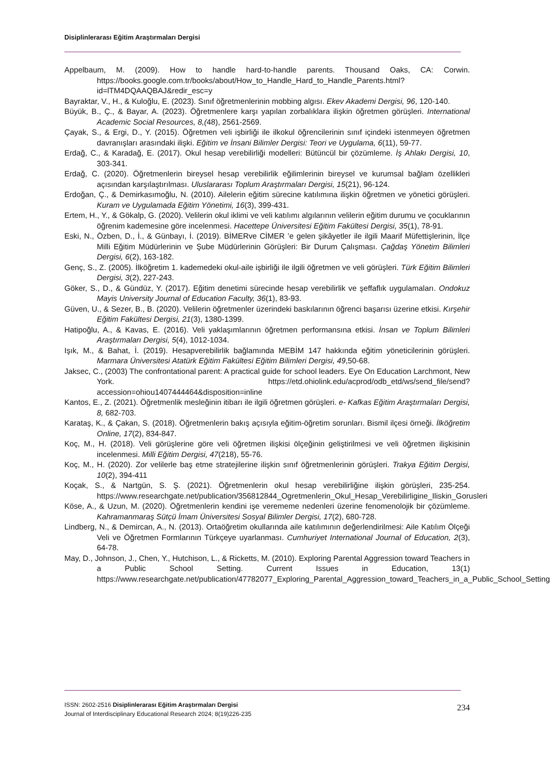Disiplinlerarası Eğitim Araştırmaları Dergisi
Appelbaum, M. (2009). How to handle hard-to-handle parents. Thousand Oaks, CA: Corwin. https://books.google.com.tr/books/about/How_to_Handle_Hard_to_Handle_Parents.html?id=lTM4DQAAQBAJ&redir_esc=y
Bayraktar, V., H., & Kuloğlu, E. (2023). Sınıf öğretmenlerinin mobbing algısı. Ekev Akademi Dergisi, 96, 120-140.
Büyük, B., Ç., & Bayar, A. (2023). Öğretmenlere karşı yapılan zorbalıklara ilişkin öğretmen görüşleri. International Academic Social Resources, 8,(48), 2561-2569.
Çayak, S., & Ergi, D., Y. (2015). Öğretmen veli işbirliği ile ilkokul öğrencilerinin sınıf içindeki istenmeyen öğretmen davranışları arasındaki ilişki. Eğitim ve İnsani Bilimler Dergisi: Teori ve Uygulama, 6(11), 59-77.
Erdağ, C., & Karadağ, E. (2017). Okul hesap verebilirliği modelleri: Bütüncül bir çözümleme. İş Ahlakı Dergisi, 10, 303-341.
Erdağ, C. (2020). Öğretmenlerin bireysel hesap verebilirlik eğilimlerinin bireysel ve kurumsal bağlam özellikleri açısından karşılaştırılması. Uluslararası Toplum Araştırmaları Dergisi, 15(21), 96-124.
Erdoğan, Ç., & Demirkasımoğlu, N. (2010). Ailelerin eğitim sürecine katılımına ilişkin öğretmen ve yönetici görüşleri. Kuram ve Uygulamada Eğitim Yönetimi, 16(3), 399-431.
Ertem, H., Y., & Gökalp, G. (2020). Velilerin okul iklimi ve veli katılımı algılarının velilerin eğitim durumu ve çocuklarının öğrenim kademesine göre incelenmesi. Hacettepe Üniversitesi Eğitim Fakültesi Dergisi, 35(1), 78-91.
Eski, N., Özben, D., İ., & Günbayı, İ. (2019). BİMERve CİMER ’e gelen şikâyetler ile ilgili Maarif Müfettişlerinin, İlçe Milli Eğitim Müdürlerinin ve Şube Müdürlerinin Görüşleri: Bir Durum Çalışması. Çağdaş Yönetim Bilimleri Dergisi, 6(2), 163-182.
Genç, S., Z. (2005). İlköğretim 1. kademedeki okul-aile işbirliği ile ilgili öğretmen ve veli görüşleri. Türk Eğitim Bilimleri Dergisi, 3(2), 227-243.
Göker, S., D., & Gündüz, Y. (2017). Eğitim denetimi sürecinde hesap verebilirlik ve şeffaflık uygulamaları. Ondokuz Mayis University Journal of Education Faculty, 36(1), 83-93.
Güven, U., & Sezer, B., B. (2020). Velilerin öğretmenler üzerindeki baskılarının öğrenci başarısı üzerine etkisi. Kırşehir Eğitim Fakültesi Dergisi, 21(3), 1380-1399.
Hatipoğlu, A., & Kavas, E. (2016). Veli yaklaşımlarının öğretmen performansına etkisi. İnsan ve Toplum Bilimleri Araştırmaları Dergisi, 5(4), 1012-1034.
Işık, M., & Bahat, İ. (2019). Hesapverebilirlik bağlamında MEBİM 147 hakkında eğitim yöneticilerinin görüşleri. Marmara Üniversitesi Atatürk Eğitim Fakültesi Eğitim Bilimleri Dergisi, 49,50-68.
Jaksec, C., (2003) The confrontational parent: A practical guide for school leaders. Eye On Education Larchmont, New York. https://etd.ohiolink.edu/acprod/odb_etd/ws/send_file/send?accession=ohiou1407444464&disposition=inline
Kantos, E., Z. (2021). Öğretmenlik mesleğinin itibarı ile ilgili öğretmen görüşleri. e- Kafkas Eğitim Araştırmaları Dergisi, 8, 682-703.
Karataş, K., & Çakan, S. (2018). Öğretmenlerin bakış açısıyla eğitim-öğretim sorunları. Bismil ilçesi örneği. İlköğretim Online, 17(2), 834-847.
Koç, M., H. (2018). Veli görüşlerine göre veli öğretmen ilişkisi ölçeğinin geliştirilmesi ve veli öğretmen ilişkisinin incelenmesi. Milli Eğitim Dergisi, 47(218), 55-76.
Koç, M., H. (2020). Zor velilerle baş etme stratejilerine ilişkin sınıf öğretmenlerinin görüşleri. Trakya Eğitim Dergisi, 10(2), 394-411
Koçak, S., & Nartgün, S. Ş. (2021). Öğretmenlerin okul hesap verebilirliğine ilişkin görüşleri, 235-254. https://www.researchgate.net/publication/356812844_Ogretmenlerin_Okul_Hesap_Verebilirligine_Iliskin_Gorusleri
Köse, A., & Uzun, M. (2020). Öğretmenlerin kendini işe verememe nedenleri üzerine fenomenolojik bir çözümleme. Kahramanmaraş Sütçü İmam Üniversitesi Sosyal Bilimler Dergisi, 17(2), 680-728.
Lindberg, N., & Demircan, A., N. (2013). Ortaöğretim okullarında aile katılımının değerlendirilmesi: Aile Katılım Ölçeği Veli ve Öğretmen Formlarının Türkçeye uyarlanması. Cumhuriyet International Journal of Education, 2(3), 64-78.
May, D., Johnson, J., Chen, Y., Hutchison, L., & Ricketts, M. (2010). Exploring Parental Aggression toward Teachers in a Public School Setting. Current Issues in Education, 13(1) https://www.researchgate.net/publication/47782077_Exploring_Parental_Aggression_toward_Teachers_in_a_Public_School_Setting
ISSN: 2602-2516 Disiplinlerarası Eğitim Araştırmaları Dergisi
Journal of Interdisciplinary Educational Research 2024; 8(19)226-235
234